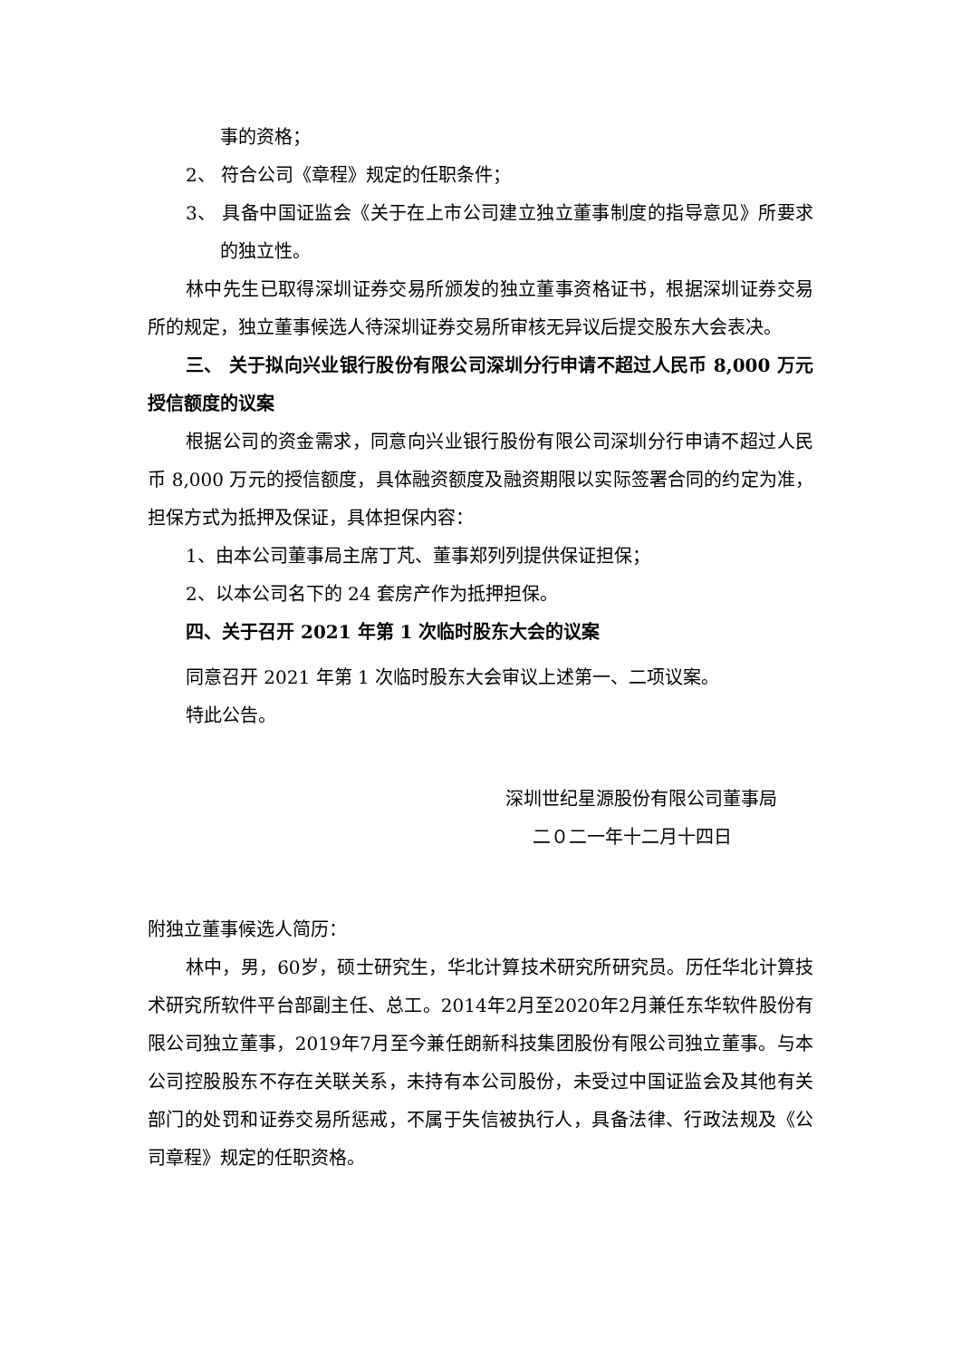事的资格；
2、 符合公司《章程》规定的任职条件；
3、 具备中国证监会《关于在上市公司建立独立董事制度的指导意见》所要求的独立性。
林中先生已取得深圳证券交易所颁发的独立董事资格证书，根据深圳证券交易所的规定，独立董事候选人待深圳证券交易所审核无异议后提交股东大会表决。
三、 关于拟向兴业银行股份有限公司深圳分行申请不超过人民币 8,000 万元授信额度的议案
根据公司的资金需求，同意向兴业银行股份有限公司深圳分行申请不超过人民币 8,000 万元的授信额度，具体融资额度及融资期限以实际签署合同的约定为准，担保方式为抵押及保证，具体担保内容：
1、由本公司董事局主席丁芃、董事郑列列提供保证担保；
2、以本公司名下的 24 套房产作为抵押担保。
四、关于召开 2021 年第 1 次临时股东大会的议案
同意召开 2021 年第 1 次临时股东大会审议上述第一、二项议案。
特此公告。
深圳世纪星源股份有限公司董事局
二０二一年十二月十四日
附独立董事候选人简历：
林中，男，60岁，硕士研究生，华北计算技术研究所研究员。历任华北计算技术研究所软件平台部副主任、总工。2014年2月至2020年2月兼任东华软件股份有限公司独立董事，2019年7月至今兼任朗新科技集团股份有限公司独立董事。与本公司控股股东不存在关联关系，未持有本公司股份，未受过中国证监会及其他有关部门的处罚和证券交易所惩戒，不属于失信被执行人，具备法律、行政法规及《公司章程》规定的任职资格。